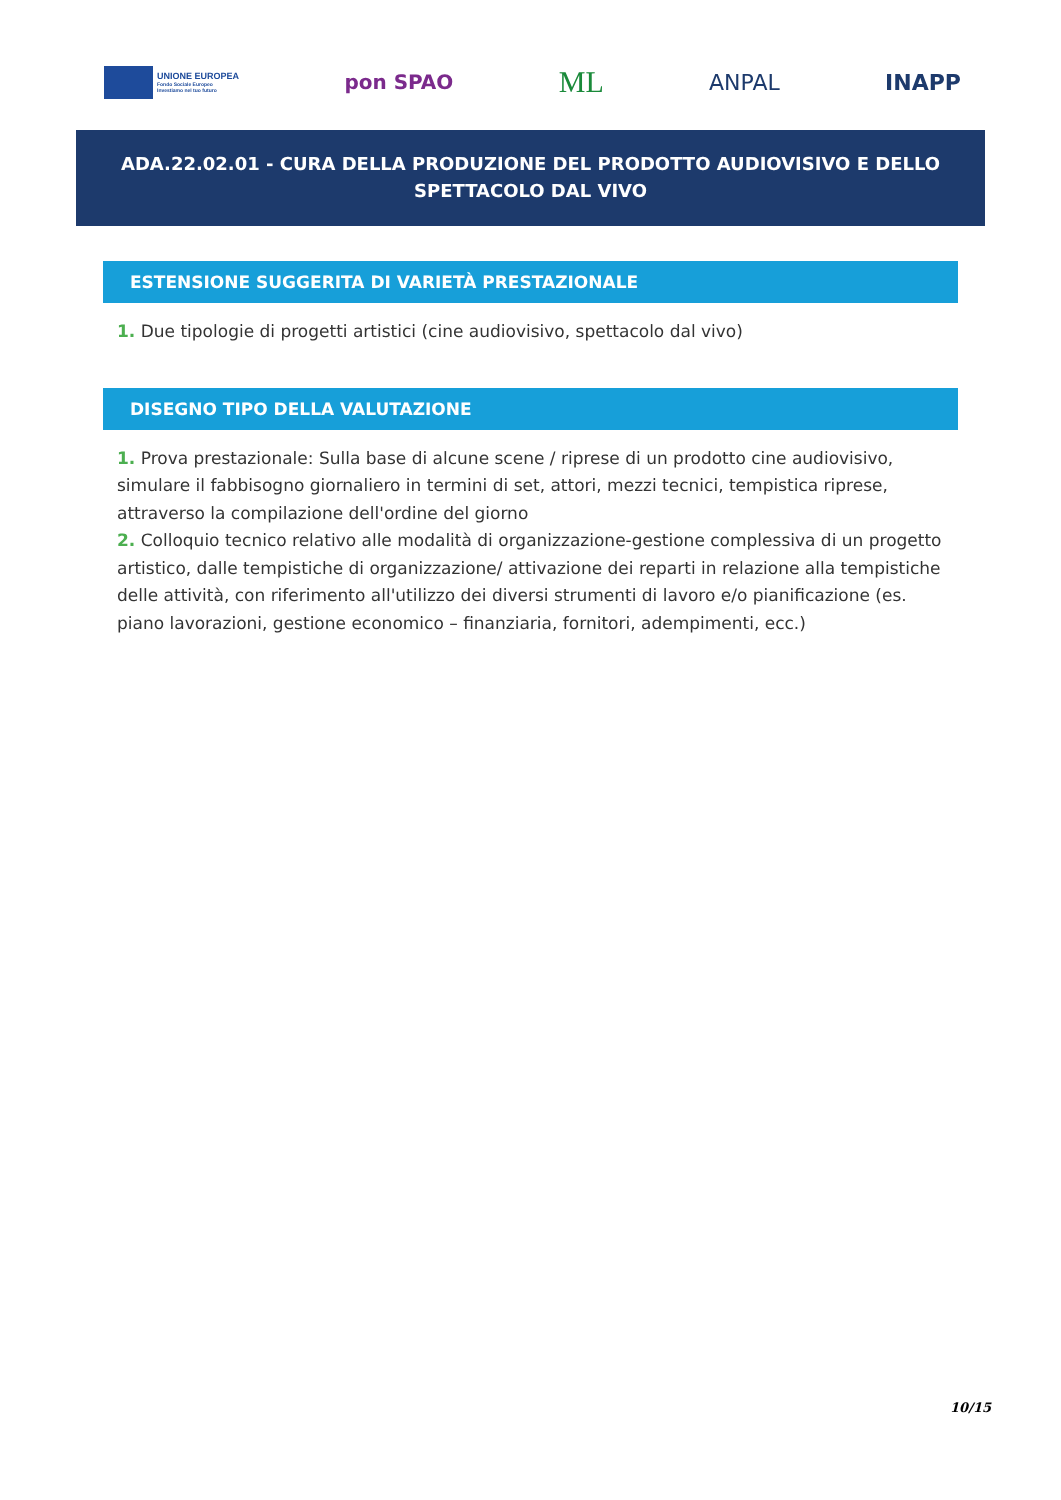UNIONE EUROPEA
Fondo Sociale Europeo
Investiamo nel tuo futuro
pon SPAO
ML
ANPAL INAPP
ADA.22.02.01 - CURA DELLA PRODUZIONE DEL PRODOTTO AUDIOVISIVO E DELLO SPETTACOLO DAL VIVO
ESTENSIONE SUGGERITA DI VARIETÀ PRESTAZIONALE
1. Due tipologie di progetti artistici (cine audiovisivo, spettacolo dal vivo)
DISEGNO TIPO DELLA VALUTAZIONE
1. Prova prestazionale: Sulla base di alcune scene / riprese di un prodotto cine audiovisivo, simulare il fabbisogno giornaliero in termini di set, attori, mezzi tecnici, tempistica riprese, attraverso la compilazione dell'ordine del giorno
2. Colloquio tecnico relativo alle modalità di organizzazione-gestione complessiva di un progetto artistico, dalle tempistiche di organizzazione/ attivazione dei reparti in relazione alla tempistiche delle attività, con riferimento all'utilizzo dei diversi strumenti di lavoro e/o pianificazione (es. piano lavorazioni, gestione economico – finanziaria, fornitori, adempimenti, ecc.)
10/15